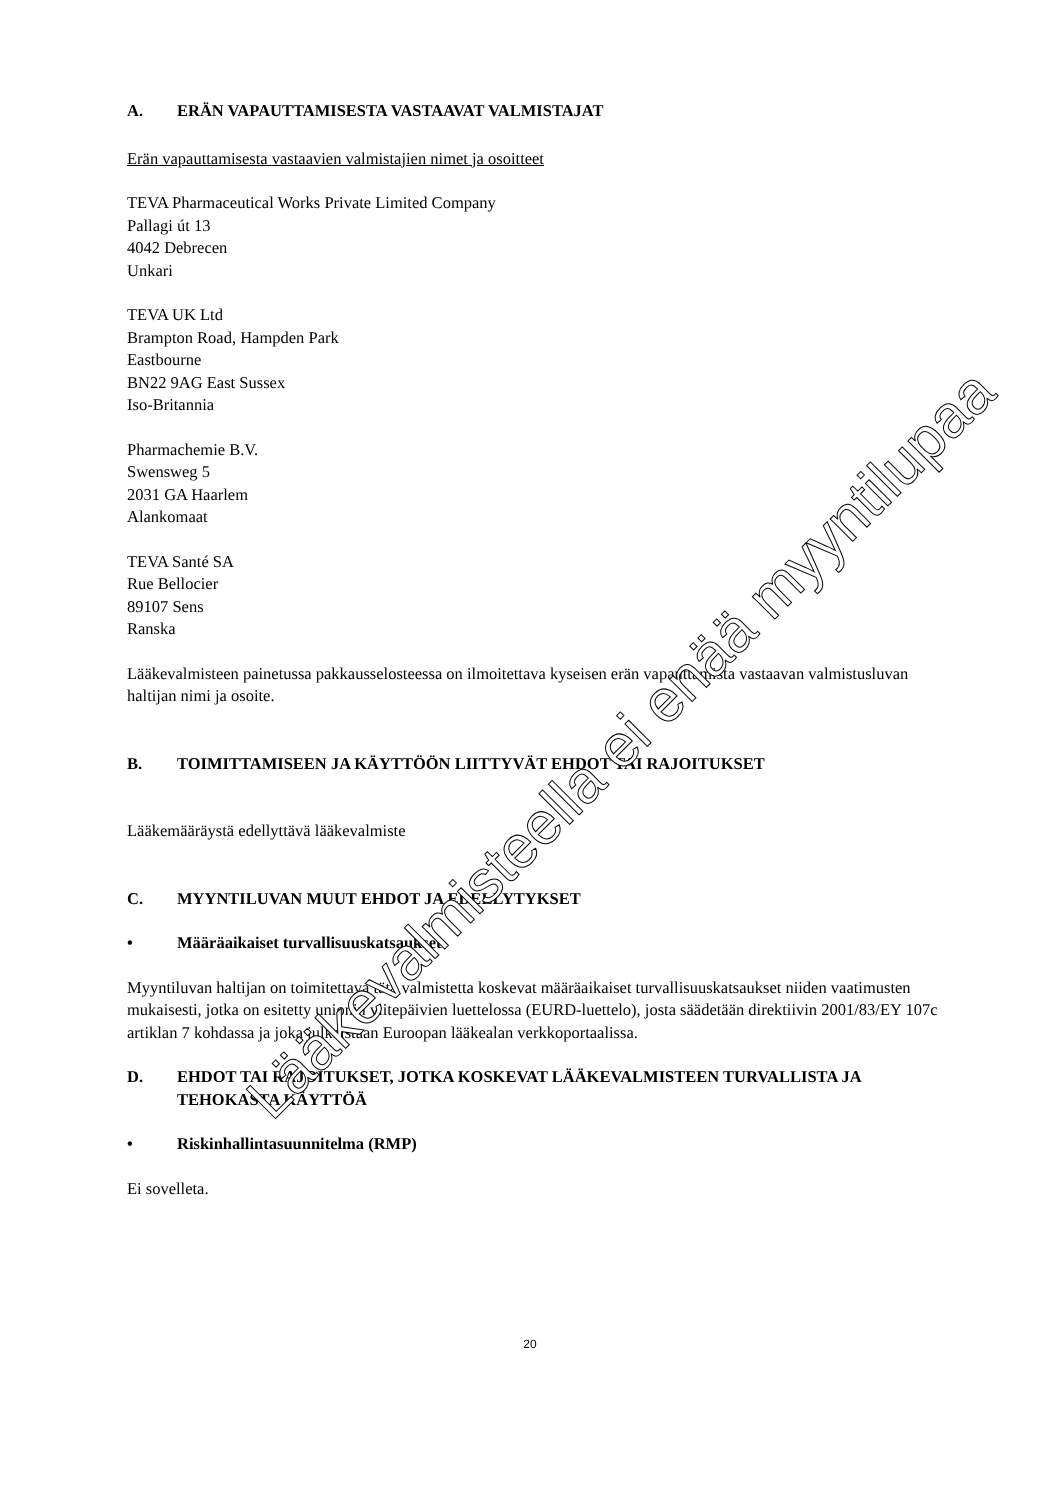A. ERÄN VAPAUTTAMISESTA VASTAAVAT VALMISTAJAT
Erän vapauttamisesta vastaavien valmistajien nimet ja osoitteet
TEVA Pharmaceutical Works Private Limited Company
Pallagi út 13
4042 Debrecen
Unkari
TEVA UK Ltd
Brampton Road, Hampden Park
Eastbourne
BN22 9AG East Sussex
Iso-Britannia
Pharmachemie B.V.
Swensweg 5
2031 GA Haarlem
Alankomaat
TEVA Santé SA
Rue Bellocier
89107 Sens
Ranska
Lääkevalmisteen painetussa pakkausselosteessa on ilmoitettava kyseisen erän vapauttamista vastaavan valmistusluvan haltijan nimi ja osoite.
B. TOIMITTAMISEEN JA KÄYTTÖÖN LIITTYVÄT EHDOT TAI RAJOITUKSET
Lääkemääräystä edellyttävä lääkevalmiste
C. MYYNTILUVAN MUUT EHDOT JA EDELLYTYKSET
• Määräaikaiset turvallisuuskatsaukset
Myyntiluvan haltijan on toimitettava tätä valmistetta koskevat määräaikaiset turvallisuuskatsaukset niiden vaatimusten mukaisesti, jotka on esitetty unionin viitepäivien luettelossa (EURD-luettelo), josta säädetään direktiivin 2001/83/EY 107c artiklan 7 kohdassa ja joka julkaistaan Euroopan lääkealan verkkoportaalissa.
D. EHDOT TAI RAJOITUKSET, JOTKA KOSKEVAT LÄÄKEVALMISTEEN TURVALLISTA JA TEHOKASTA KÄYTTÖÄ
• Riskinhallintasuunnitelma (RMP)
Ei sovelleta.
Lääkevalmisteella ei enää myyntilupaa
20